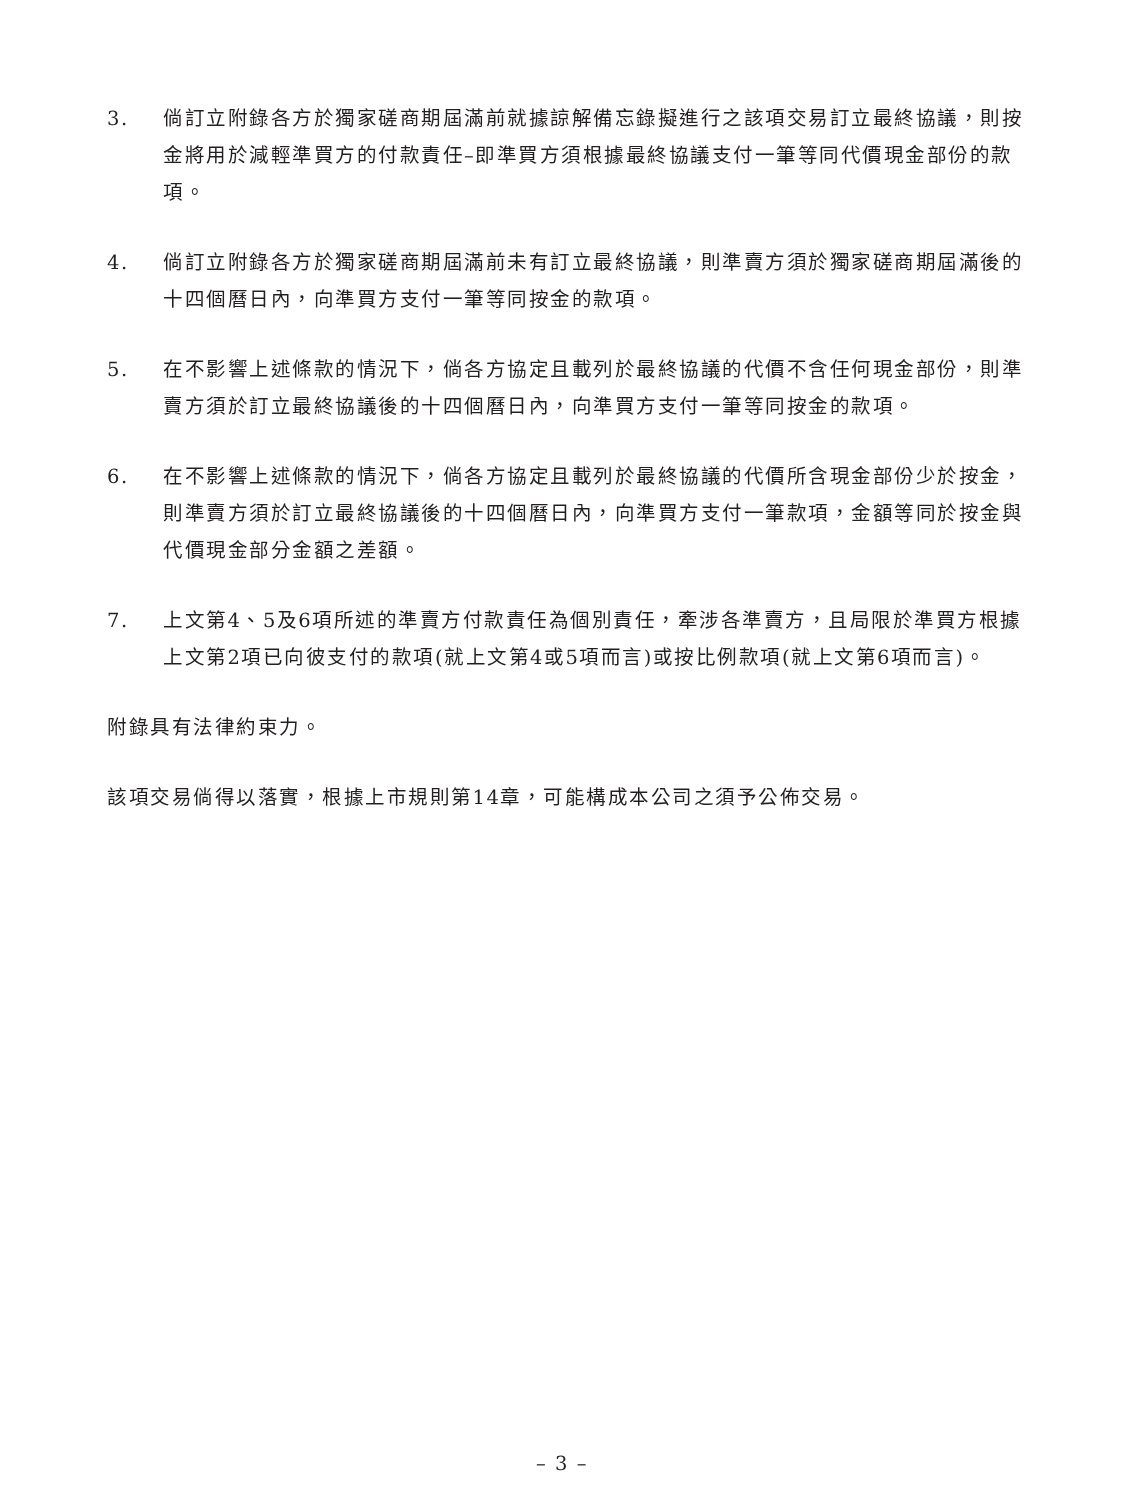3. 倘訂立附錄各方於獨家磋商期屆滿前就據諒解備忘錄擬進行之該項交易訂立最終協議，則按金將用於減輕準買方的付款責任–即準買方須根據最終協議支付一筆等同代價現金部份的款項。
4. 倘訂立附錄各方於獨家磋商期屆滿前未有訂立最終協議，則準賣方須於獨家磋商期屆滿後的十四個曆日內，向準買方支付一筆等同按金的款項。
5. 在不影響上述條款的情況下，倘各方協定且載列於最終協議的代價不含任何現金部份，則準賣方須於訂立最終協議後的十四個曆日內，向準買方支付一筆等同按金的款項。
6. 在不影響上述條款的情況下，倘各方協定且載列於最終協議的代價所含現金部份少於按金，則準賣方須於訂立最終協議後的十四個曆日內，向準買方支付一筆款項，金額等同於按金與代價現金部分金額之差額。
7. 上文第4、5及6項所述的準賣方付款責任為個別責任，牽涉各準賣方，且局限於準買方根據上文第2項已向彼支付的款項(就上文第4或5項而言)或按比例款項(就上文第6項而言)。
附錄具有法律約束力。
該項交易倘得以落實，根據上市規則第14章，可能構成本公司之須予公佈交易。
– 3 –